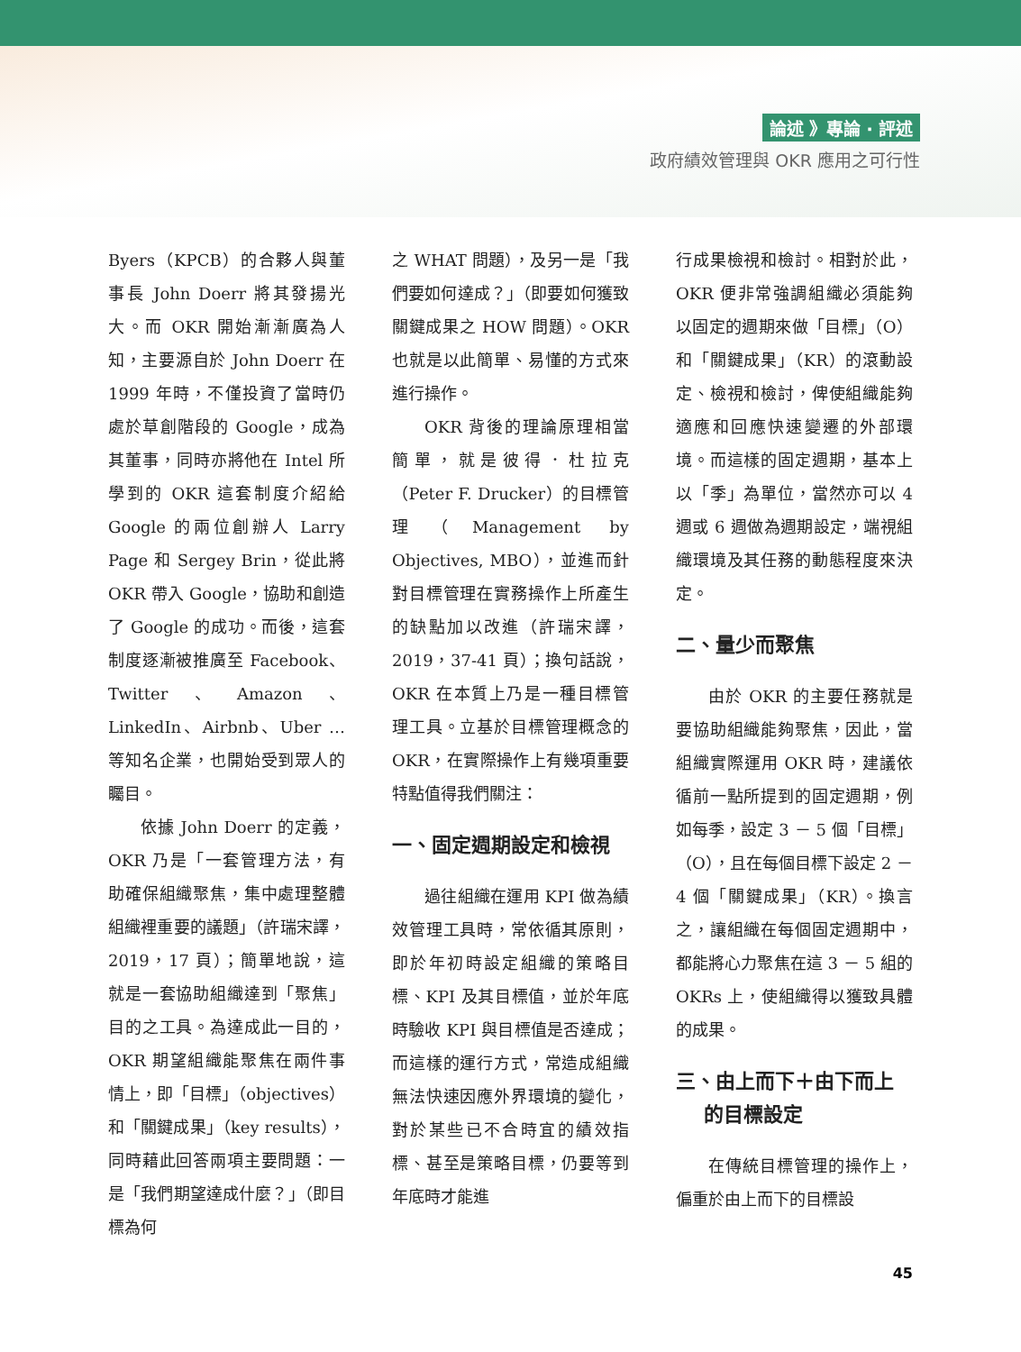論述 》專論 ‧ 評述
政府績效管理與 OKR 應用之可行性
Byers（KPCB）的合夥人與董事長 John Doerr 將其發揚光大。而 OKR 開始漸漸廣為人知，主要源自於 John Doerr 在 1999 年時，不僅投資了當時仍處於草創階段的 Google，成為其董事，同時亦將他在 Intel 所學到的 OKR 這套制度介紹給 Google 的兩位創辦人 Larry Page 和 Sergey Brin，從此將 OKR 帶入 Google，協助和創造了 Google 的成功。而後，這套制度逐漸被推廣至 Facebook、Twitter、Amazon、LinkedIn、Airbnb、Uber …等知名企業，也開始受到眾人的矚目。
依據 John Doerr 的定義，OKR 乃是「一套管理方法，有助確保組織聚焦，集中處理整體組織裡重要的議題」（許瑞宋譯，2019，17 頁）；簡單地說，這就是一套協助組織達到「聚焦」目的之工具。為達成此一目的，OKR 期望組織能聚焦在兩件事情上，即「目標」（objectives）和「關鍵成果」（key results），同時藉此回答兩項主要問題：一是「我們期望達成什麼？」（即目標為何
之 WHAT 問題），及另一是「我們要如何達成？」（即要如何獲致關鍵成果之 HOW 問題）。OKR 也就是以此簡單、易懂的方式來進行操作。
OKR 背後的理論原理相當簡單，就是彼得．杜拉克（Peter F. Drucker）的目標管理（Management by Objectives, MBO），並進而針對目標管理在實務操作上所產生的缺點加以改進（許瑞宋譯，2019，37-41 頁）；換句話說，OKR 在本質上乃是一種目標管理工具。立基於目標管理概念的 OKR，在實際操作上有幾項重要特點值得我們關注：
一、固定週期設定和檢視
過往組織在運用 KPI 做為績效管理工具時，常依循其原則，即於年初時設定組織的策略目標、KPI 及其目標值，並於年底時驗收 KPI 與目標值是否達成；而這樣的運行方式，常造成組織無法快速因應外界環境的變化，對於某些已不合時宜的績效指標、甚至是策略目標，仍要等到年底時才能進
行成果檢視和檢討。相對於此，OKR 便非常強調組織必須能夠以固定的週期來做「目標」（O）和「關鍵成果」（KR）的滾動設定、檢視和檢討，俾使組織能夠適應和回應快速變遷的外部環境。而這樣的固定週期，基本上以「季」為單位，當然亦可以 4 週或 6 週做為週期設定，端視組織環境及其任務的動態程度來決定。
二、量少而聚焦
由於 OKR 的主要任務就是要協助組織能夠聚焦，因此，當組織實際運用 OKR 時，建議依循前一點所提到的固定週期，例如每季，設定 3 － 5 個「目標」（O），且在每個目標下設定 2 － 4 個「關鍵成果」（KR）。換言之，讓組織在每個固定週期中，都能將心力聚焦在這 3 － 5 組的 OKRs 上，使組織得以獲致具體的成果。
三、由上而下＋由下而上
的目標設定
在傳統目標管理的操作上，偏重於由上而下的目標設
45